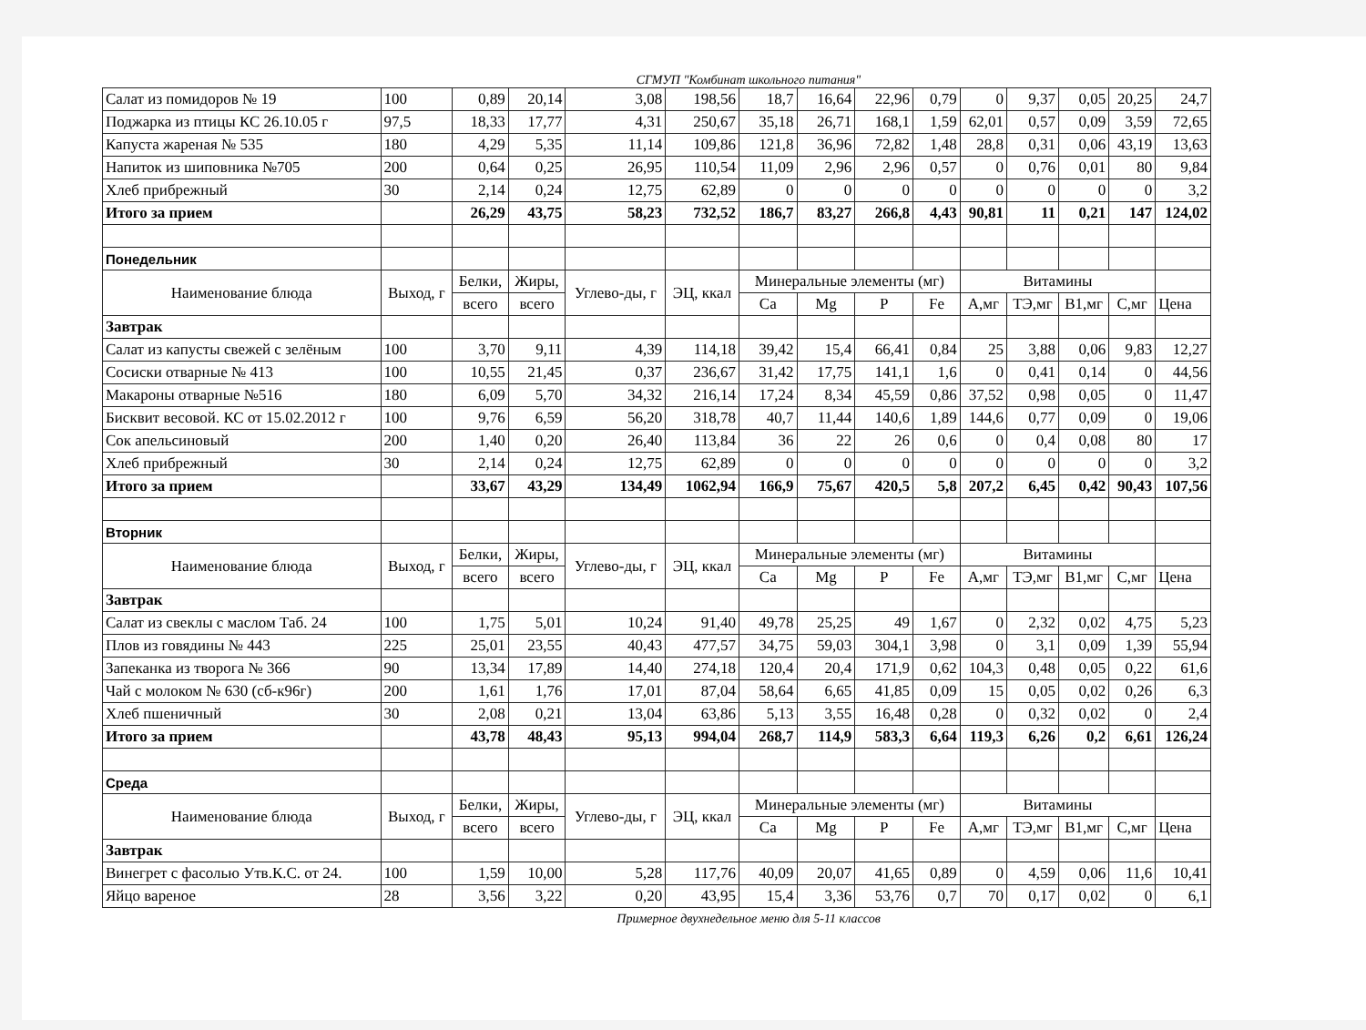СГМУП "Комбинат школьного питания"
| Салат из помидоров № 19 | 100 | 0,89 | 20,14 | 3,08 | 198,56 | 18,7 | 16,64 | 22,96 | 0,79 | 0 | 9,37 | 0,05 | 20,25 | 24,7 |
| Поджарка из птицы КС 26.10.05 г | 97,5 | 18,33 | 17,77 | 4,31 | 250,67 | 35,18 | 26,71 | 168,1 | 1,59 | 62,01 | 0,57 | 0,09 | 3,59 | 72,65 |
| Капуста жареная № 535 | 180 | 4,29 | 5,35 | 11,14 | 109,86 | 121,8 | 36,96 | 72,82 | 1,48 | 28,8 | 0,31 | 0,06 | 43,19 | 13,63 |
| Напиток из шиповника №705 | 200 | 0,64 | 0,25 | 26,95 | 110,54 | 11,09 | 2,96 | 2,96 | 0,57 | 0 | 0,76 | 0,01 | 80 | 9,84 |
| Хлеб прибрежный | 30 | 2,14 | 0,24 | 12,75 | 62,89 | 0 | 0 | 0 | 0 | 0 | 0 | 0 | 0 | 3,2 |
| Итого за прием | | 26,29 | 43,75 | 58,23 | 732,52 | 186,7 | 83,27 | 266,8 | 4,43 | 90,81 | 11 | 0,21 | 147 | 124,02 |
| Понедельник | | | | | | | | | | | | | | |
| Наименование блюда | Выход, г | Белки, | Жиры, | Углево-ды, г | ЭЦ, ккал | Минеральные элементы (мг) | | | | Витамины | | | | |
| | | всего | всего | | | Ca | Mg | P | Fe | A,мг | ТЭ,мг | B1,мг | C,мг | Цена |
| Завтрак | | | | | | | | | | | | | | |
| Салат из капусты свежей с зелёным | 100 | 3,70 | 9,11 | 4,39 | 114,18 | 39,42 | 15,4 | 66,41 | 0,84 | 25 | 3,88 | 0,06 | 9,83 | 12,27 |
| Сосиски отварные № 413 | 100 | 10,55 | 21,45 | 0,37 | 236,67 | 31,42 | 17,75 | 141,1 | 1,6 | 0 | 0,41 | 0,14 | 0 | 44,56 |
| Макароны отварные №516 | 180 | 6,09 | 5,70 | 34,32 | 216,14 | 17,24 | 8,34 | 45,59 | 0,86 | 37,52 | 0,98 | 0,05 | 0 | 11,47 |
| Бисквит весовой. КС от 15.02.2012 г | 100 | 9,76 | 6,59 | 56,20 | 318,78 | 40,7 | 11,44 | 140,6 | 1,89 | 144,6 | 0,77 | 0,09 | 0 | 19,06 |
| Сок апельсиновый | 200 | 1,40 | 0,20 | 26,40 | 113,84 | 36 | 22 | 26 | 0,6 | 0 | 0,4 | 0,08 | 80 | 17 |
| Хлеб прибрежный | 30 | 2,14 | 0,24 | 12,75 | 62,89 | 0 | 0 | 0 | 0 | 0 | 0 | 0 | 0 | 3,2 |
| Итого за прием | | 33,67 | 43,29 | 134,49 | 1062,94 | 166,9 | 75,67 | 420,5 | 5,8 | 207,2 | 6,45 | 0,42 | 90,43 | 107,56 |
| Вторник | | | | | | | | | | | | | | |
| Наименование блюда | Выход, г | Белки, | Жиры, | Углево-ды, г | ЭЦ, ккал | Минеральные элементы (мг) | | | | Витамины | | | | |
| | | всего | всего | | | Ca | Mg | P | Fe | A,мг | ТЭ,мг | B1,мг | C,мг | Цена |
| Завтрак | | | | | | | | | | | | | | |
| Салат из свеклы с маслом Таб. 24 | 100 | 1,75 | 5,01 | 10,24 | 91,40 | 49,78 | 25,25 | 49 | 1,67 | 0 | 2,32 | 0,02 | 4,75 | 5,23 |
| Плов из говядины № 443 | 225 | 25,01 | 23,55 | 40,43 | 477,57 | 34,75 | 59,03 | 304,1 | 3,98 | 0 | 3,1 | 0,09 | 1,39 | 55,94 |
| Запеканка из творога № 366 | 90 | 13,34 | 17,89 | 14,40 | 274,18 | 120,4 | 20,4 | 171,9 | 0,62 | 104,3 | 0,48 | 0,05 | 0,22 | 61,6 |
| Чай с молоком № 630 (сб-к96г) | 200 | 1,61 | 1,76 | 17,01 | 87,04 | 58,64 | 6,65 | 41,85 | 0,09 | 15 | 0,05 | 0,02 | 0,26 | 6,3 |
| Хлеб пшеничный | 30 | 2,08 | 0,21 | 13,04 | 63,86 | 5,13 | 3,55 | 16,48 | 0,28 | 0 | 0,32 | 0,02 | 0 | 2,4 |
| Итого за прием | | 43,78 | 48,43 | 95,13 | 994,04 | 268,7 | 114,9 | 583,3 | 6,64 | 119,3 | 6,26 | 0,2 | 6,61 | 126,24 |
| Среда | | | | | | | | | | | | | | |
| Наименование блюда | Выход, г | Белки, | Жиры, | Углево-ды, г | ЭЦ, ккал | Минеральные элементы (мг) | | | | Витамины | | | | |
| | | всего | всего | | | Ca | Mg | P | Fe | A,мг | ТЭ,мг | B1,мг | C,мг | Цена |
| Завтрак | | | | | | | | | | | | | | |
| Винегрет с фасолью Утв.К.С. от 24. | 100 | 1,59 | 10,00 | 5,28 | 117,76 | 40,09 | 20,07 | 41,65 | 0,89 | 0 | 4,59 | 0,06 | 11,6 | 10,41 |
| Яйцо вареное | 28 | 3,56 | 3,22 | 0,20 | 43,95 | 15,4 | 3,36 | 53,76 | 0,7 | 70 | 0,17 | 0,02 | 0 | 6,1 |
Примерное двухнедельное меню для 5-11 классов